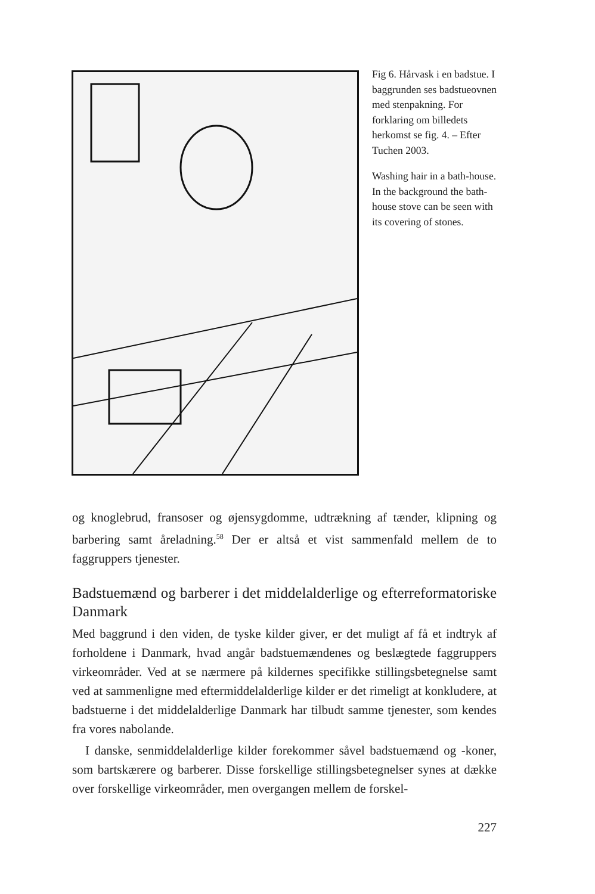Fig 6. Hårvask i en badstue. I baggrunden ses badstueovnen med stenpakning. For forklaring om billedets herkomst se fig. 4. – Efter Tuchen 2003.
Washing hair in a bath-house. In the background the bath-house stove can be seen with its covering of stones.
og knoglebrud, fransoser og øjensygdomme, udtrækning af tænder, klipning og barbering samt åreladning.<sup>58</sup> Der er altså et vist sammenfald mellem de to faggruppers tjenester.
Badstuemænd og barberer i det middelalderlige og efterreformatoriske Danmark
Med baggrund i den viden, de tyske kilder giver, er det muligt af få et indtryk af forholdene i Danmark, hvad angår badstuemændenes og beslægtede faggruppers virkeområder. Ved at se nærmere på kildernes specifikke stillingsbetegnelse samt ved at sammenligne med eftermiddelalderlige kilder er det rimeligt at konkludere, at badstuerne i det middelalderlige Danmark har tilbudt samme tjenester, som kendes fra vores nabolande.
I danske, senmiddelalderlige kilder forekommer såvel badstuemænd og -koner, som bartskærere og barberer. Disse forskellige stillingsbetegnelser synes at dække over forskellige virkeområder, men overgangen mellem de forskel-
227